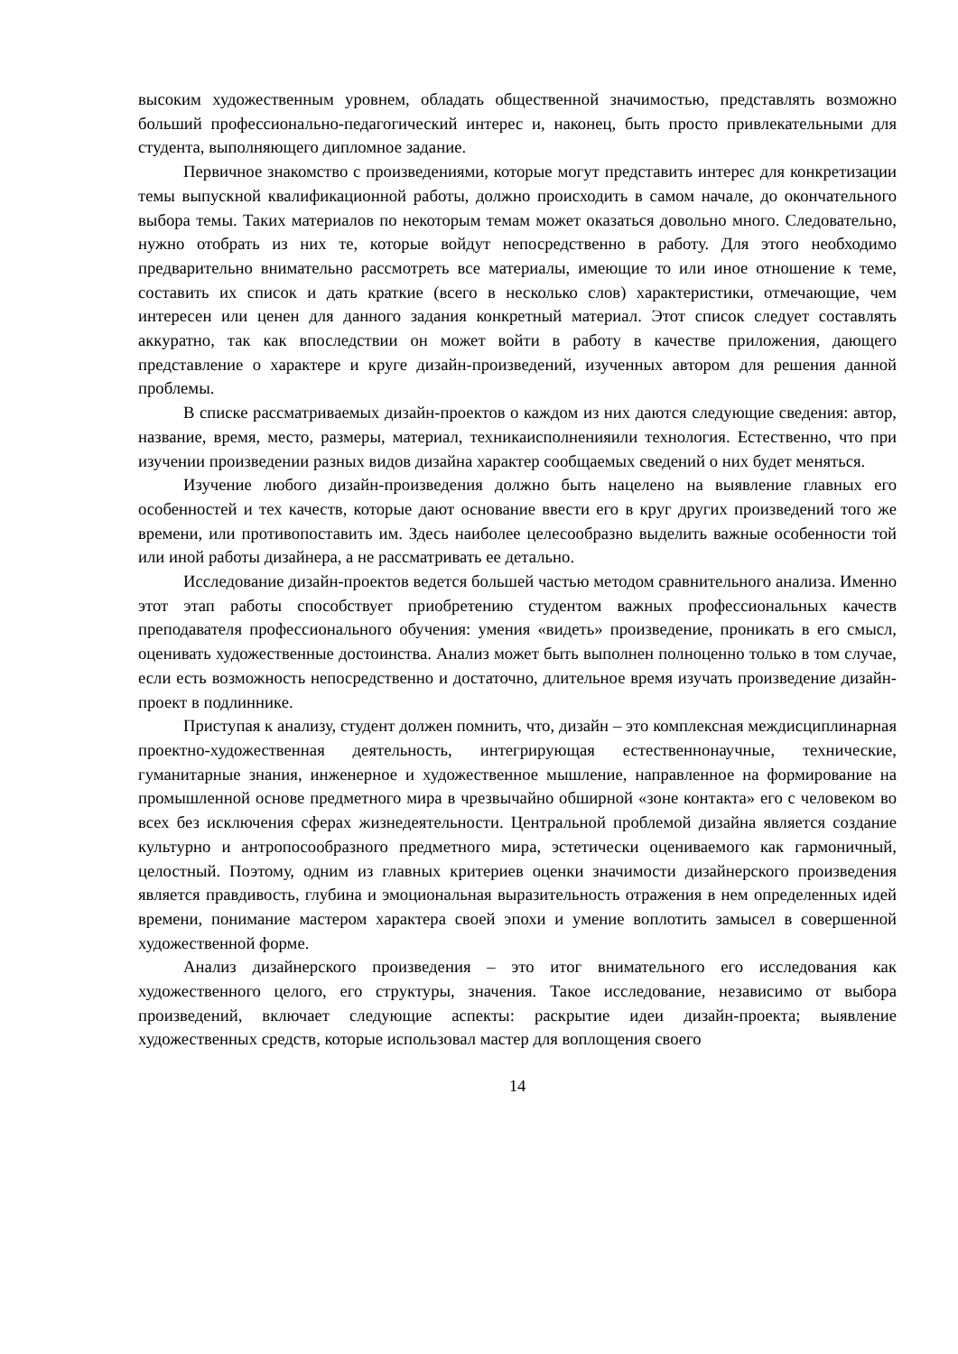высоким художественным уровнем, обладать общественной значимостью, представлять возможно больший профессионально-педагогический интерес и, наконец, быть просто привлекательными для студента, выполняющего дипломное задание.
Первичное знакомство с произведениями, которые могут представить интерес для конкретизации темы выпускной квалификационной работы, должно происходить в самом начале, до окончательного выбора темы. Таких материалов по некоторым темам может оказаться довольно много. Следовательно, нужно отобрать из них те, которые войдут непосредственно в работу. Для этого необходимо предварительно внимательно рассмотреть все материалы, имеющие то или иное отношение к теме, составить их список и дать краткие (всего в несколько слов) характеристики, отмечающие, чем интересен или ценен для данного задания конкретный материал. Этот список следует составлять аккуратно, так как впоследствии он может войти в работу в качестве приложения, дающего представление о характере и круге дизайн-произведений, изученных автором для решения данной проблемы.
В списке рассматриваемых дизайн-проектов о каждом из них даются следующие сведения: автор, название, время, место, размеры, материал, техникаисполненияили технология. Естественно, что при изучении произведении разных видов дизайна характер сообщаемых сведений о них будет меняться.
Изучение любого дизайн-произведения должно быть нацелено на выявление главных его особенностей и тех качеств, которые дают основание ввести его в круг других произведений того же времени, или противопоставить им. Здесь наиболее целесообразно выделить важные особенности той или иной работы дизайнера, а не рассматривать ее детально.
Исследование дизайн-проектов ведется большей частью методом сравнительного анализа. Именно этот этап работы способствует приобретению студентом важных профессиональных качеств преподавателя профессионального обучения: умения «видеть» произведение, проникать в его смысл, оценивать художественные достоинства. Анализ может быть выполнен полноценно только в том случае, если есть возможность непосредственно и достаточно, длительное время изучать произведение дизайн-проект в подлиннике.
Приступая к анализу, студент должен помнить, что, дизайн – это комплексная междисциплинарная проектно-художественная деятельность, интегрирующая естественнонаучные, технические, гуманитарные знания, инженерное и художественное мышление, направленное на формирование на промышленной основе предметного мира в чрезвычайно обширной «зоне контакта» его с человеком во всех без исключения сферах жизнедеятельности. Центральной проблемой дизайна является создание культурно и антропосообразного предметного мира, эстетически оцениваемого как гармоничный, целостный. Поэтому, одним из главных критериев оценки значимости дизайнерского произведения является правдивость, глубина и эмоциональная выразительность отражения в нем определенных идей времени, понимание мастером характера своей эпохи и умение воплотить замысел в совершенной художественной форме.
Анализ дизайнерского произведения – это итог внимательного его исследования как художественного целого, его структуры, значения. Такое исследование, независимо от выбора произведений, включает следующие аспекты: раскрытие идеи дизайн-проекта; выявление художественных средств, которые использовал мастер для воплощения своего
14